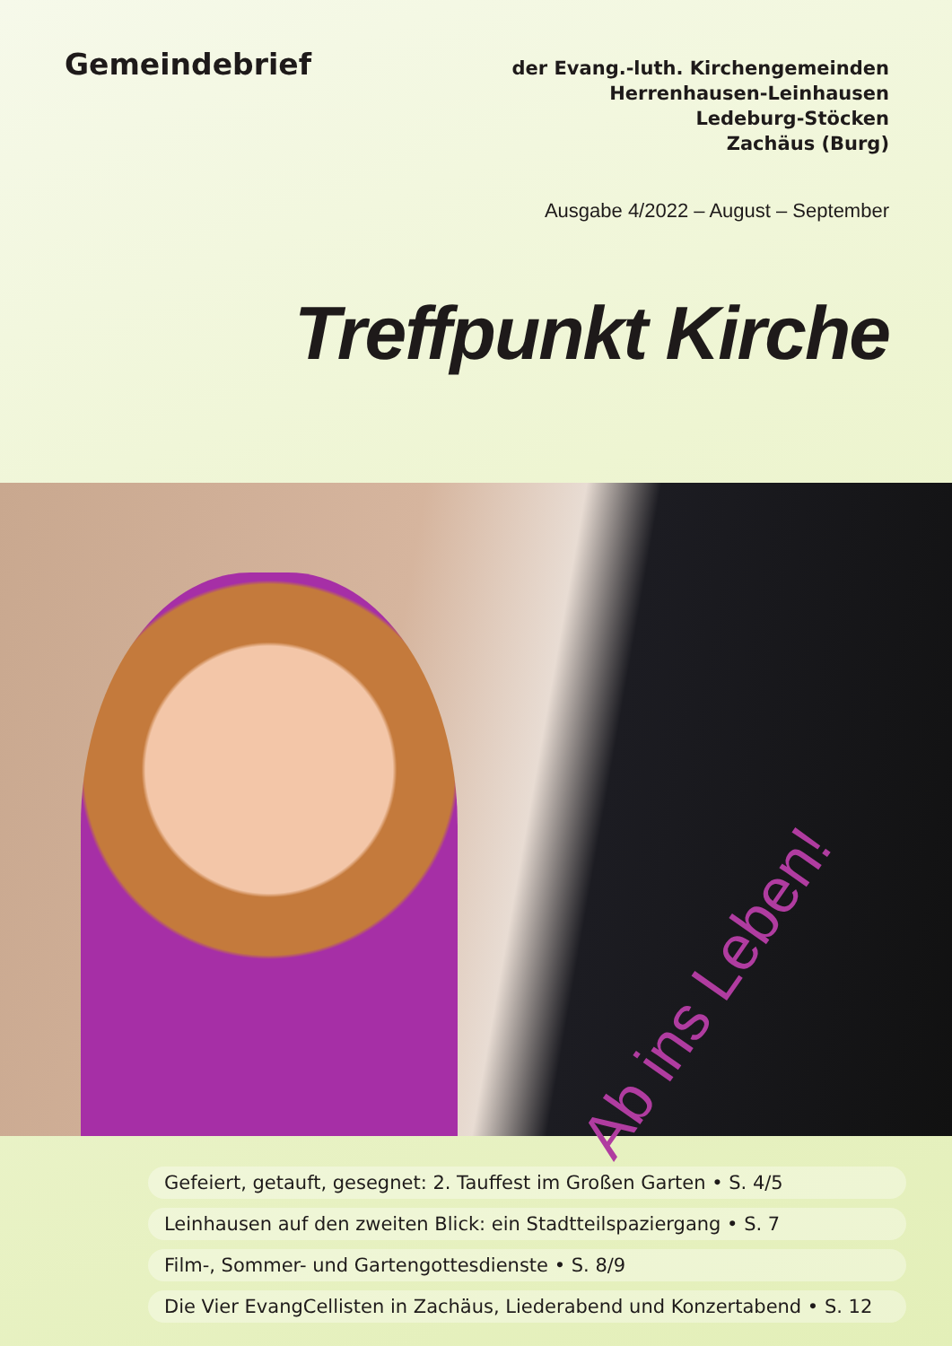Gemeindebrief
der Evang.-luth. Kirchengemeinden
Herrenhausen-Leinhausen
Ledeburg-Stöcken
Zachäus (Burg)
Ausgabe 4/2022 – August – September
Treffpunkt Kirche
Ab ins Leben!
Gefeiert, getauft, gesegnet: 2. Tauffest im Großen Garten • S. 4/5
Leinhausen auf den zweiten Blick: ein Stadtteilspaziergang • S. 7
Film-, Sommer- und Gartengottesdienste • S. 8/9
Die Vier EvangCellisten in Zachäus, Liederabend und Konzertabend • S. 12